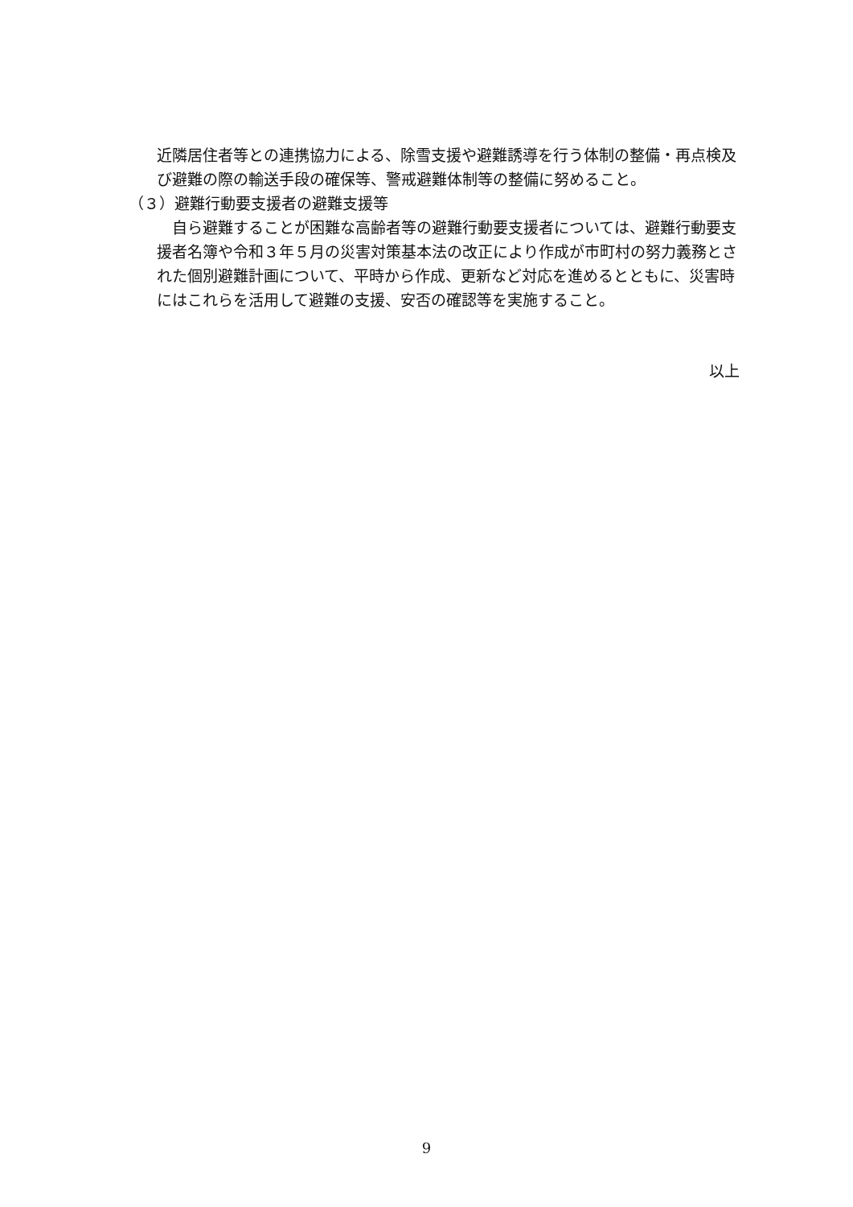近隣居住者等との連携協力による、除雪支援や避難誘導を行う体制の整備・再点検及び避難の際の輸送手段の確保等、警戒避難体制等の整備に努めること。
（３）避難行動要支援者の避難支援等
　自ら避難することが困難な高齢者等の避難行動要支援者については、避難行動要支援者名簿や令和３年５月の災害対策基本法の改正により作成が市町村の努力義務とされた個別避難計画について、平時から作成、更新など対応を進めるとともに、災害時にはこれらを活用して避難の支援、安否の確認等を実施すること。
以上
9